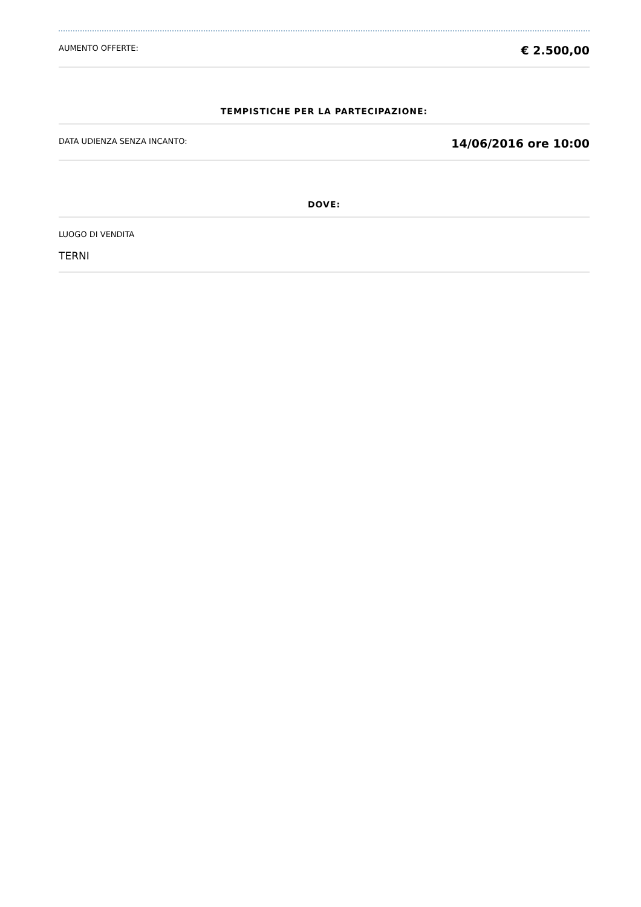AUMENTO OFFERTE: € 2.500,00
TEMPISTICHE PER LA PARTECIPAZIONE:
DATA UDIENZA SENZA INCANTO: 14/06/2016 ore 10:00
DOVE:
LUOGO DI VENDITA
TERNI